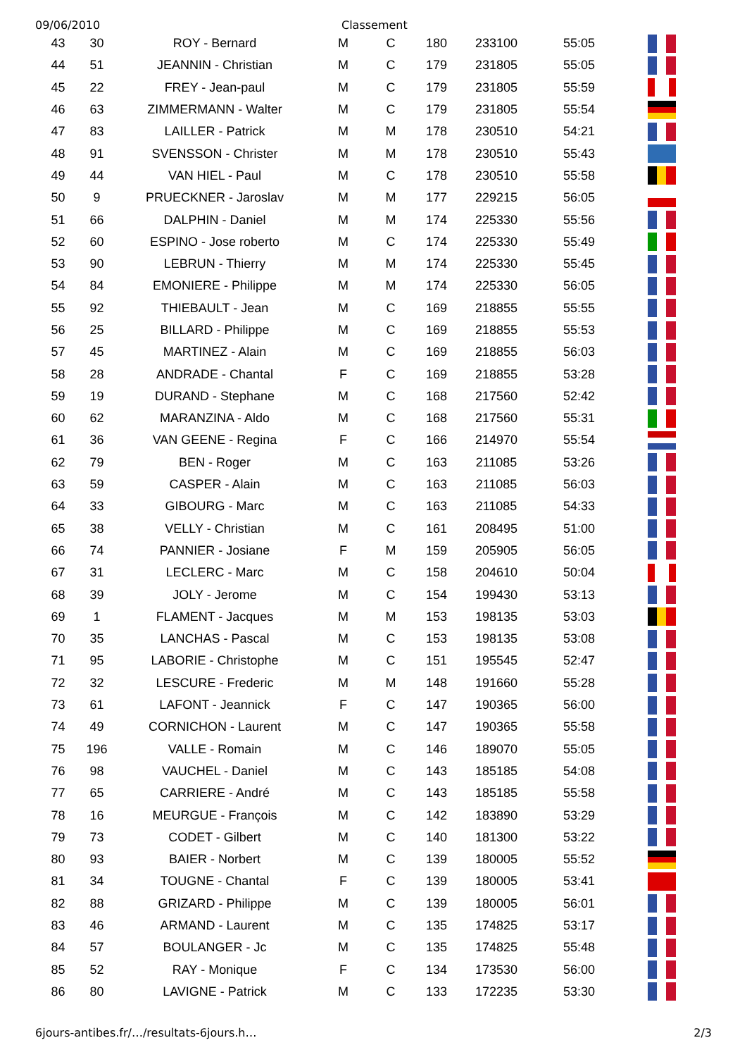09/06/2010 Classement
| 43 | 30 | ROY - Bernard | M | C | 180 | 233100 | 55:05 | |
| 44 | 51 | JEANNIN - Christian | M | C | 179 | 231805 | 55:05 | |
| 45 | 22 | FREY - Jean-paul | M | C | 179 | 231805 | 55:59 | |
| 46 | 63 | ZIMMERMANN - Walter | M | C | 179 | 231805 | 55:54 | |
| 47 | 83 | LAILLER - Patrick | M | M | 178 | 230510 | 54:21 | |
| 48 | 91 | SVENSSON - Christer | M | M | 178 | 230510 | 55:43 | |
| 49 | 44 | VAN HIEL - Paul | M | C | 178 | 230510 | 55:58 | |
| 50 | 9 | PRUECKNER - Jaroslav | M | M | 177 | 229215 | 56:05 | |
| 51 | 66 | DALPHIN - Daniel | M | M | 174 | 225330 | 55:56 | |
| 52 | 60 | ESPINO - Jose roberto | M | C | 174 | 225330 | 55:49 | |
| 53 | 90 | LEBRUN - Thierry | M | M | 174 | 225330 | 55:45 | |
| 54 | 84 | EMONIERE - Philippe | M | M | 174 | 225330 | 56:05 | |
| 55 | 92 | THIEBAULT - Jean | M | C | 169 | 218855 | 55:55 | |
| 56 | 25 | BILLARD - Philippe | M | C | 169 | 218855 | 55:53 | |
| 57 | 45 | MARTINEZ - Alain | M | C | 169 | 218855 | 56:03 | |
| 58 | 28 | ANDRADE - Chantal | F | C | 169 | 218855 | 53:28 | |
| 59 | 19 | DURAND - Stephane | M | C | 168 | 217560 | 52:42 | |
| 60 | 62 | MARANZINA - Aldo | M | C | 168 | 217560 | 55:31 | |
| 61 | 36 | VAN GEENE - Regina | F | C | 166 | 214970 | 55:54 | |
| 62 | 79 | BEN - Roger | M | C | 163 | 211085 | 53:26 | |
| 63 | 59 | CASPER - Alain | M | C | 163 | 211085 | 56:03 | |
| 64 | 33 | GIBOURG - Marc | M | C | 163 | 211085 | 54:33 | |
| 65 | 38 | VELLY - Christian | M | C | 161 | 208495 | 51:00 | |
| 66 | 74 | PANNIER - Josiane | F | M | 159 | 205905 | 56:05 | |
| 67 | 31 | LECLERC - Marc | M | C | 158 | 204610 | 50:04 | |
| 68 | 39 | JOLY - Jerome | M | C | 154 | 199430 | 53:13 | |
| 69 | 1 | FLAMENT - Jacques | M | M | 153 | 198135 | 53:03 | |
| 70 | 35 | LANCHAS - Pascal | M | C | 153 | 198135 | 53:08 | |
| 71 | 95 | LABORIE - Christophe | M | C | 151 | 195545 | 52:47 | |
| 72 | 32 | LESCURE - Frederic | M | M | 148 | 191660 | 55:28 | |
| 73 | 61 | LAFONT - Jeannick | F | C | 147 | 190365 | 56:00 | |
| 74 | 49 | CORNICHON - Laurent | M | C | 147 | 190365 | 55:58 | |
| 75 | 196 | VALLE - Romain | M | C | 146 | 189070 | 55:05 | |
| 76 | 98 | VAUCHEL - Daniel | M | C | 143 | 185185 | 54:08 | |
| 77 | 65 | CARRIERE - André | M | C | 143 | 185185 | 55:58 | |
| 78 | 16 | MEURGUE - François | M | C | 142 | 183890 | 53:29 | |
| 79 | 73 | CODET - Gilbert | M | C | 140 | 181300 | 53:22 | |
| 80 | 93 | BAIER - Norbert | M | C | 139 | 180005 | 55:52 | |
| 81 | 34 | TOUGNE - Chantal | F | C | 139 | 180005 | 53:41 | |
| 82 | 88 | GRIZARD - Philippe | M | C | 139 | 180005 | 56:01 | |
| 83 | 46 | ARMAND - Laurent | M | C | 135 | 174825 | 53:17 | |
| 84 | 57 | BOULANGER - Jc | M | C | 135 | 174825 | 55:48 | |
| 85 | 52 | RAY - Monique | F | C | 134 | 173530 | 56:00 | |
| 86 | 80 | LAVIGNE - Patrick | M | C | 133 | 172235 | 53:30 | |
6jours-antibes.fr/…/resultats-6jours.h… 2/3